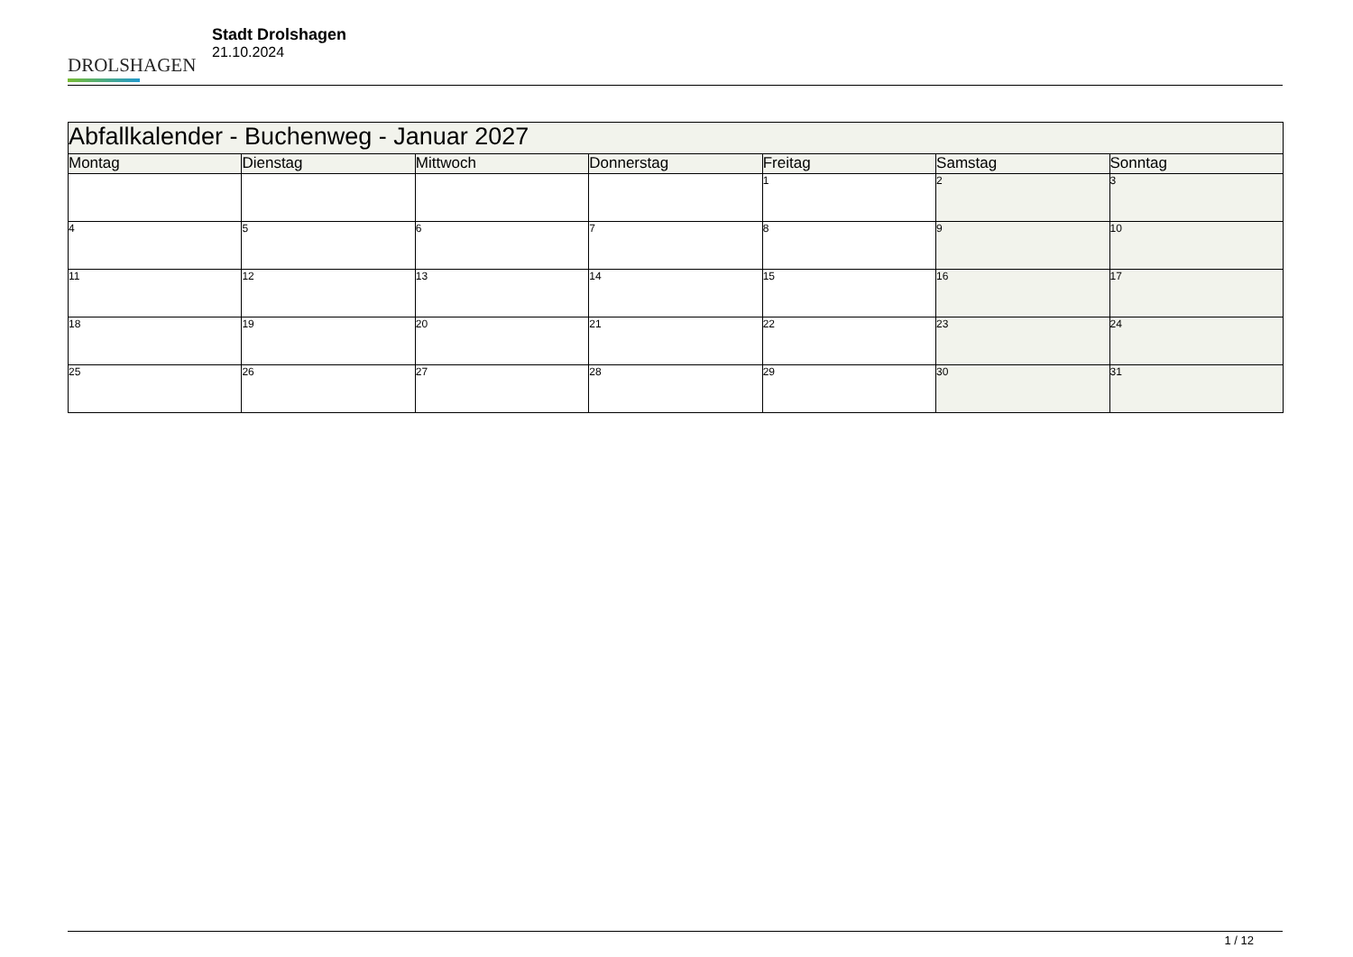DROLSHAGEN
Stadt Drolshagen
21.10.2024
| Abfallkalender - Buchenweg - Januar 2027 | | | | | | |
| --- | --- | --- | --- | --- | --- | --- |
| Montag | Dienstag | Mittwoch | Donnerstag | Freitag | Samstag | Sonntag |
| | | | | 1 | 2 | 3 |
| 4 | 5 | 6 | 7 | 8 | 9 | 10 |
| 11 | 12 | 13 | 14 | 15 | 16 | 17 |
| 18 | 19 | 20 | 21 | 22 | 23 | 24 |
| 25 | 26 | 27 | 28 | 29 | 30 | 31 |
1 / 12